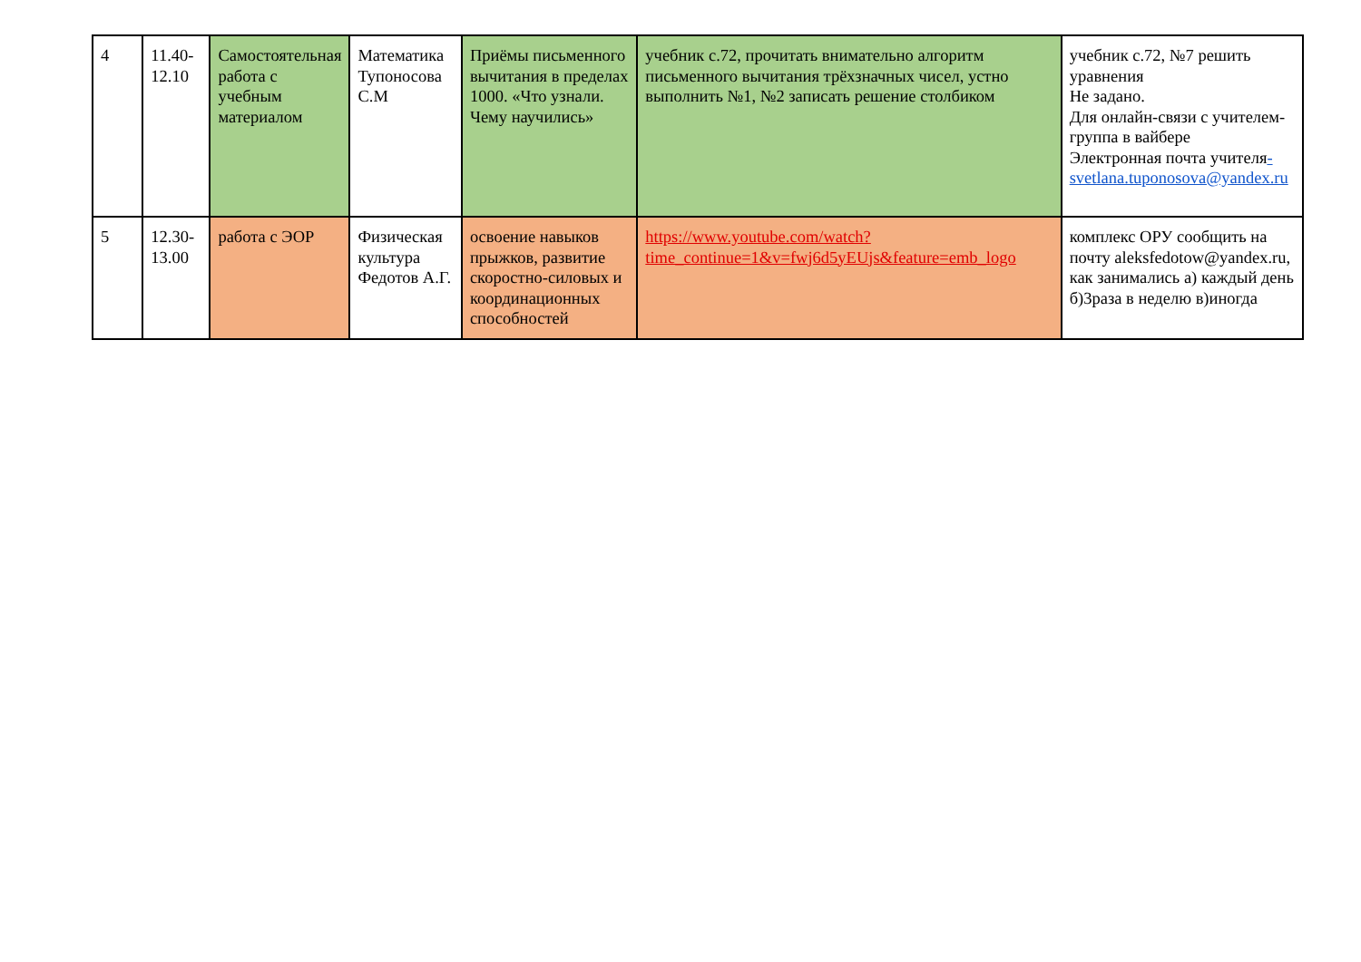| 4 | 11.40-12.10 | Самостоятельная работа с учебным материалом | Математика Тупоносова С.М | Приёмы письменного вычитания в пределах 1000. «Что узнали. Чему научились» | учебник с.72, прочитать внимательно алгоритм письменного вычитания трёхзначных чисел, устно выполнить №1, №2 записать решение столбиком | учебник с.72, №7 решить уравнения Не задано. Для онлайн-связи с учителем-группа в вайбере Электронная почта учителя -svetlana.tuponosova@yandex.ru |
| 5 | 12.30-13.00 | работа с ЭОР | Физическая культура Федотов А.Г. | освоение навыков прыжков, развитие скоростно-силовых и координационных способностей | https://www.youtube.com/watch?time_continue=1&v=fwj6d5yEUjs&feature=emb_logo | комплекс ОРУ сообщить на почту aleksfedotow@yandex.ru, как занимались а) каждый день б)3раза в неделю в)иногда |